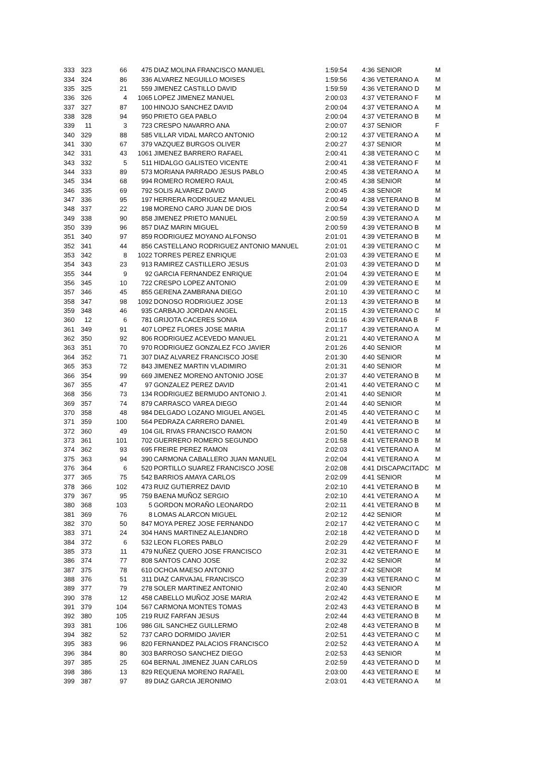| 333 | 323 | 66 | 475 | DIAZ MOLINA FRANCISCO MANUEL | 1:59:54 | 4:36 | SENIOR | M |
| 334 | 324 | 86 | 336 | ALVAREZ NEGUILLO MOISES | 1:59:56 | 4:36 | VETERANO A | M |
| 335 | 325 | 21 | 559 | JIMENEZ CASTILLO DAVID | 1:59:59 | 4:36 | VETERANO D | M |
| 336 | 326 | 4 | 1065 | LOPEZ JIMENEZ MANUEL | 2:00:03 | 4:37 | VETERANO F | M |
| 337 | 327 | 87 | 100 | HINOJO SANCHEZ DAVID | 2:00:04 | 4:37 | VETERANO A | M |
| 338 | 328 | 94 | 950 | PRIETO GEA PABLO | 2:00:04 | 4:37 | VETERANO B | M |
| 339 | 11 | 3 | 723 | CRESPO NAVARRO ANA | 2:00:07 | 4:37 | SENIOR | F |
| 340 | 329 | 88 | 585 | VILLAR VIDAL MARCO ANTONIO | 2:00:12 | 4:37 | VETERANO A | M |
| 341 | 330 | 67 | 379 | VAZQUEZ BURGOS OLIVER | 2:00:27 | 4:37 | SENIOR | M |
| 342 | 331 | 43 | 1061 | JIMENEZ BARRERO RAFAEL | 2:00:41 | 4:38 | VETERANO C | M |
| 343 | 332 | 5 | 511 | HIDALGO GALISTEO VICENTE | 2:00:41 | 4:38 | VETERANO F | M |
| 344 | 333 | 89 | 573 | MORIANA PARRADO JESUS PABLO | 2:00:45 | 4:38 | VETERANO A | M |
| 345 | 334 | 68 | 994 | ROMERO ROMERO RAUL | 2:00:45 | 4:38 | SENIOR | M |
| 346 | 335 | 69 | 792 | SOLIS ALVAREZ DAVID | 2:00:45 | 4:38 | SENIOR | M |
| 347 | 336 | 95 | 197 | HERRERA RODRIGUEZ MANUEL | 2:00:49 | 4:38 | VETERANO B | M |
| 348 | 337 | 22 | 198 | MORENO CARO JUAN DE DIOS | 2:00:54 | 4:39 | VETERANO D | M |
| 349 | 338 | 90 | 858 | JIMENEZ PRIETO MANUEL | 2:00:59 | 4:39 | VETERANO A | M |
| 350 | 339 | 96 | 857 | DIAZ MARIN MIGUEL | 2:00:59 | 4:39 | VETERANO B | M |
| 351 | 340 | 97 | 859 | RODRIGUEZ MOYANO ALFONSO | 2:01:01 | 4:39 | VETERANO B | M |
| 352 | 341 | 44 | 856 | CASTELLANO RODRIGUEZ ANTONIO MANUEL | 2:01:01 | 4:39 | VETERANO C | M |
| 353 | 342 | 8 | 1022 | TORRES PEREZ ENRIQUE | 2:01:03 | 4:39 | VETERANO E | M |
| 354 | 343 | 23 | 913 | RAMIREZ CASTILLERO JESUS | 2:01:03 | 4:39 | VETERANO D | M |
| 355 | 344 | 9 | 92 | GARCIA FERNANDEZ ENRIQUE | 2:01:04 | 4:39 | VETERANO E | M |
| 356 | 345 | 10 | 722 | CRESPO LOPEZ ANTONIO | 2:01:09 | 4:39 | VETERANO E | M |
| 357 | 346 | 45 | 855 | GERENA ZAMBRANA DIEGO | 2:01:10 | 4:39 | VETERANO C | M |
| 358 | 347 | 98 | 1092 | DONOSO RODRIGUEZ JOSE | 2:01:13 | 4:39 | VETERANO B | M |
| 359 | 348 | 46 | 935 | CARBAJO JORDAN ANGEL | 2:01:15 | 4:39 | VETERANO C | M |
| 360 | 12 | 6 | 781 | GRIJOTA CACERES SONIA | 2:01:16 | 4:39 | VETERANA B | F |
| 361 | 349 | 91 | 407 | LOPEZ FLORES JOSE MARIA | 2:01:17 | 4:39 | VETERANO A | M |
| 362 | 350 | 92 | 806 | RODRIGUEZ ACEVEDO MANUEL | 2:01:21 | 4:40 | VETERANO A | M |
| 363 | 351 | 70 | 970 | RODRIGUEZ GONZALEZ FCO JAVIER | 2:01:26 | 4:40 | SENIOR | M |
| 364 | 352 | 71 | 307 | DIAZ ALVAREZ FRANCISCO JOSE | 2:01:30 | 4:40 | SENIOR | M |
| 365 | 353 | 72 | 843 | JIMENEZ MARTIN VLADIMIRO | 2:01:31 | 4:40 | SENIOR | M |
| 366 | 354 | 99 | 669 | JIMENEZ MORENO ANTONIO JOSE | 2:01:37 | 4:40 | VETERANO B | M |
| 367 | 355 | 47 | 97 | GONZALEZ PEREZ DAVID | 2:01:41 | 4:40 | VETERANO C | M |
| 368 | 356 | 73 | 134 | RODRIGUEZ BERMUDO ANTONIO J. | 2:01:41 | 4:40 | SENIOR | M |
| 369 | 357 | 74 | 879 | CARRASCO VAREA DIEGO | 2:01:44 | 4:40 | SENIOR | M |
| 370 | 358 | 48 | 984 | DELGADO LOZANO MIGUEL ANGEL | 2:01:45 | 4:40 | VETERANO C | M |
| 371 | 359 | 100 | 564 | PEDRAZA CARRERO DANIEL | 2:01:49 | 4:41 | VETERANO B | M |
| 372 | 360 | 49 | 104 | GIL RIVAS FRANCISCO RAMON | 2:01:50 | 4:41 | VETERANO C | M |
| 373 | 361 | 101 | 702 | GUERRERO ROMERO SEGUNDO | 2:01:58 | 4:41 | VETERANO B | M |
| 374 | 362 | 93 | 695 | FREIRE PEREZ RAMON | 2:02:03 | 4:41 | VETERANO A | M |
| 375 | 363 | 94 | 390 | CARMONA CABALLERO JUAN MANUEL | 2:02:04 | 4:41 | VETERANO A | M |
| 376 | 364 | 6 | 520 | PORTILLO SUAREZ FRANCISCO JOSE | 2:02:08 | 4:41 | DISCAPACITADC | M |
| 377 | 365 | 75 | 542 | BARRIOS AMAYA CARLOS | 2:02:09 | 4:41 | SENIOR | M |
| 378 | 366 | 102 | 473 | RUIZ GUTIERREZ DAVID | 2:02:10 | 4:41 | VETERANO B | M |
| 379 | 367 | 95 | 759 | BAENA MUÑOZ SERGIO | 2:02:10 | 4:41 | VETERANO A | M |
| 380 | 368 | 103 | 5 | GORDON MORAÑO LEONARDO | 2:02:11 | 4:41 | VETERANO B | M |
| 381 | 369 | 76 | 8 | LOMAS ALARCON MIGUEL | 2:02:12 | 4:42 | SENIOR | M |
| 382 | 370 | 50 | 847 | MOYA PEREZ JOSE FERNANDO | 2:02:17 | 4:42 | VETERANO C | M |
| 383 | 371 | 24 | 304 | HANS MARTINEZ ALEJANDRO | 2:02:18 | 4:42 | VETERANO D | M |
| 384 | 372 | 6 | 532 | LEON FLORES PABLO | 2:02:29 | 4:42 | VETERANO F | M |
| 385 | 373 | 11 | 479 | NUÑEZ QUERO JOSE FRANCISCO | 2:02:31 | 4:42 | VETERANO E | M |
| 386 | 374 | 77 | 808 | SANTOS CANO JOSE | 2:02:32 | 4:42 | SENIOR | M |
| 387 | 375 | 78 | 610 | OCHOA MAESO ANTONIO | 2:02:37 | 4:42 | SENIOR | M |
| 388 | 376 | 51 | 311 | DIAZ CARVAJAL FRANCISCO | 2:02:39 | 4:43 | VETERANO C | M |
| 389 | 377 | 79 | 278 | SOLER MARTINEZ ANTONIO | 2:02:40 | 4:43 | SENIOR | M |
| 390 | 378 | 12 | 458 | CABELLO MUÑOZ JOSE MARIA | 2:02:42 | 4:43 | VETERANO E | M |
| 391 | 379 | 104 | 567 | CARMONA MONTES TOMAS | 2:02:43 | 4:43 | VETERANO B | M |
| 392 | 380 | 105 | 219 | RUIZ FARFAN JESUS | 2:02:44 | 4:43 | VETERANO B | M |
| 393 | 381 | 106 | 986 | GIL SANCHEZ GUILLERMO | 2:02:48 | 4:43 | VETERANO B | M |
| 394 | 382 | 52 | 737 | CARO DORMIDO JAVIER | 2:02:51 | 4:43 | VETERANO C | M |
| 395 | 383 | 96 | 820 | FERNANDEZ PALACIOS FRANCISCO | 2:02:52 | 4:43 | VETERANO A | M |
| 396 | 384 | 80 | 303 | BARROSO SANCHEZ DIEGO | 2:02:53 | 4:43 | SENIOR | M |
| 397 | 385 | 25 | 604 | BERNAL JIMENEZ JUAN CARLOS | 2:02:59 | 4:43 | VETERANO D | M |
| 398 | 386 | 13 | 829 | REQUENA MORENO RAFAEL | 2:03:00 | 4:43 | VETERANO E | M |
| 399 | 387 | 97 | 89 | DIAZ GARCIA JERONIMO | 2:03:01 | 4:43 | VETERANO A | M |